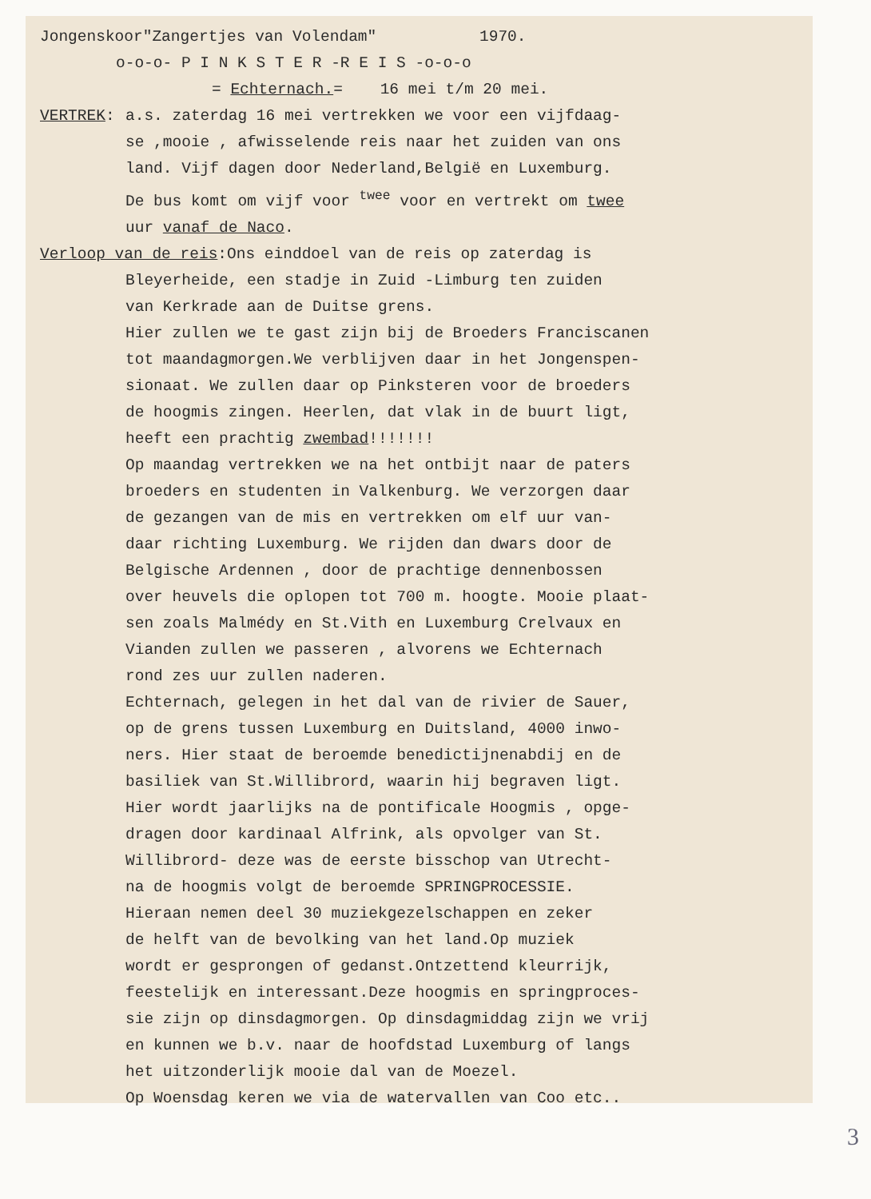Jongenskoor"Zangertjes van Volendam" 1970.
o-o-o- P I N K S T E R -R E I S -o-o-o
= Echternach.= 16 mei t/m 20 mei.
VERTREK: a.s. zaterdag 16 mei vertrekken we voor een vijfdaag-
se ,mooie , afwisselende reis naar het zuiden van ons
land. Vijf dagen door Nederland,België en Luxemburg.
De bus komt om vijf voor <sup>twee</sup> voor en vertrekt om twee
uur vanaf de Naco.
Verloop van de reis:Ons einddoel van de reis op zaterdag is
Bleyerheide, een stadje in Zuid -Limburg ten zuiden
van Kerkrade aan de Duitse grens.
Hier zullen we te gast zijn bij de Broeders Franciscanen
tot maandagmorgen.We verblijven daar in het Jongenspen-
sionaat. We zullen daar op Pinksteren voor de broeders
de hoogmis zingen. Heerlen, dat vlak in de buurt ligt,
heeft een prachtig zwembad!!!!!!!
Op maandag vertrekken we na het ontbijt naar de paters
broeders en studenten in Valkenburg. We verzorgen daar
de gezangen van de mis en vertrekken om elf uur van-
daar richting Luxemburg. We rijden dan dwars door de
Belgische Ardennen , door de prachtige dennenbossen
over heuvels die oplopen tot 700 m. hoogte. Mooie plaat-
sen zoals Malmédy en St.Vith en Luxemburg Crelvaux en
Vianden zullen we passeren , alvorens we Echternach
rond zes uur zullen naderen.
Echternach, gelegen in het dal van de rivier de Sauer,
op de grens tussen Luxemburg en Duitsland, 4000 inwo-
ners. Hier staat de beroemde benedictijnenabdij en de
basiliek van St.Willibrord, waarin hij begraven ligt.
Hier wordt jaarlijks na de pontificale Hoogmis , opge-
dragen door kardinaal Alfrink, als opvolger van St.
Willibrord- deze was de eerste bisschop van Utrecht-
na de hoogmis volgt de beroemde SPRINGPROCESSIE.
Hieraan nemen deel 30 muziekgezelschappen en zeker
de helft van de bevolking van het land.Op muziek
wordt er gesprongen of gedanst.Ontzettend kleurrijk,
feestelijk en interessant.Deze hoogmis en springproces-
sie zijn op dinsdagmorgen. Op dinsdagmiddag zijn we vrij
en kunnen we b.v. naar de hoofdstad Luxemburg of langs
het uitzonderlijk mooie dal van de Moezel.
Op Woensdag keren we via de watervallen van Coo etc..
3